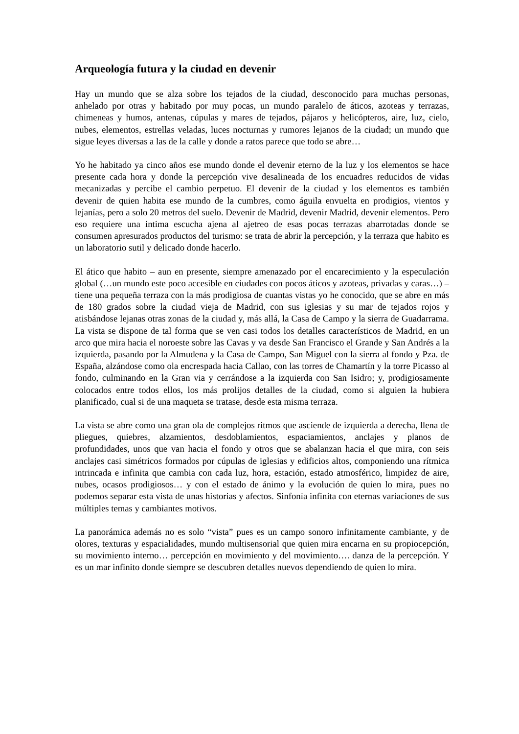Arqueología futura y la ciudad en devenir
Hay un mundo que se alza sobre los tejados de la ciudad, desconocido para muchas personas, anhelado por otras y habitado por muy pocas, un mundo paralelo de áticos, azoteas y terrazas, chimeneas y humos, antenas, cúpulas y mares de tejados, pájaros y helicópteros, aire, luz, cielo, nubes, elementos, estrellas veladas, luces nocturnas y rumores lejanos de la ciudad; un mundo que sigue leyes diversas a las de la calle y donde a ratos parece que todo se abre…
Yo he habitado ya cinco años ese mundo donde el devenir eterno de la luz y los elementos se hace presente cada hora y donde la percepción vive desalineada de los encuadres reducidos de vidas mecanizadas y percibe el cambio perpetuo. El devenir de la ciudad y los elementos es también devenir de quien habita ese mundo de la cumbres, como águila envuelta en prodigios, vientos y lejanías, pero a solo 20 metros del suelo. Devenir de Madrid, devenir Madrid, devenir elementos. Pero eso requiere una intima escucha ajena al ajetreo de esas pocas terrazas abarrotadas donde se consumen apresurados productos del turismo: se trata de abrir la percepción, y la terraza que habito es un laboratorio sutil y delicado donde hacerlo.
El ático que habito – aun en presente, siempre amenazado por el encarecimiento y la especulación global (…un mundo este poco accesible en ciudades con pocos áticos y azoteas, privadas y caras…) – tiene una pequeña terraza con la más prodigiosa de cuantas vistas yo he conocido, que se abre en más de 180 grados sobre la ciudad vieja de Madrid, con sus iglesias y su mar de tejados rojos y atisbándose lejanas otras zonas de la ciudad y, más allá, la Casa de Campo y la sierra de Guadarrama. La vista se dispone de tal forma que se ven casi todos los detalles característicos de Madrid, en un arco que mira hacia el noroeste sobre las Cavas y va desde San Francisco el Grande y San Andrés a la izquierda, pasando por la Almudena y la Casa de Campo, San Miguel con la sierra al fondo y Pza. de España, alzándose como ola encrespada hacia Callao, con las torres de Chamartín y la torre Picasso al fondo, culminando en la Gran via y cerrándose a la izquierda con San Isidro; y, prodigiosamente colocados entre todos ellos, los más prolijos detalles de la ciudad, como si alguien la hubiera planificado, cual si de una maqueta se tratase, desde esta misma terraza.
La vista se abre como una gran ola de complejos ritmos que asciende de izquierda a derecha, llena de pliegues, quiebres, alzamientos, desdoblamientos, espaciamientos, anclajes y planos de profundidades, unos que van hacia el fondo y otros que se abalanzan hacia el que mira, con seis anclajes casi simétricos formados por cúpulas de iglesias y edificios altos, componiendo una rítmica intrincada e infinita que cambia con cada luz, hora, estación, estado atmosférico, limpidez de aire, nubes, ocasos prodigiosos… y con el estado de ánimo y la evolución de quien lo mira, pues no podemos separar esta vista de unas historias y afectos. Sinfonía infinita con eternas variaciones de sus múltiples temas y cambiantes motivos.
La panorámica además no es solo “vista” pues es un campo sonoro infinitamente cambiante, y de olores, texturas y espacialidades, mundo multisensorial que quien mira encarna en su propiocepción, su movimiento interno… percepción en movimiento y del movimiento…. danza de la percepción. Y es un mar infinito donde siempre se descubren detalles nuevos dependiendo de quien lo mira.